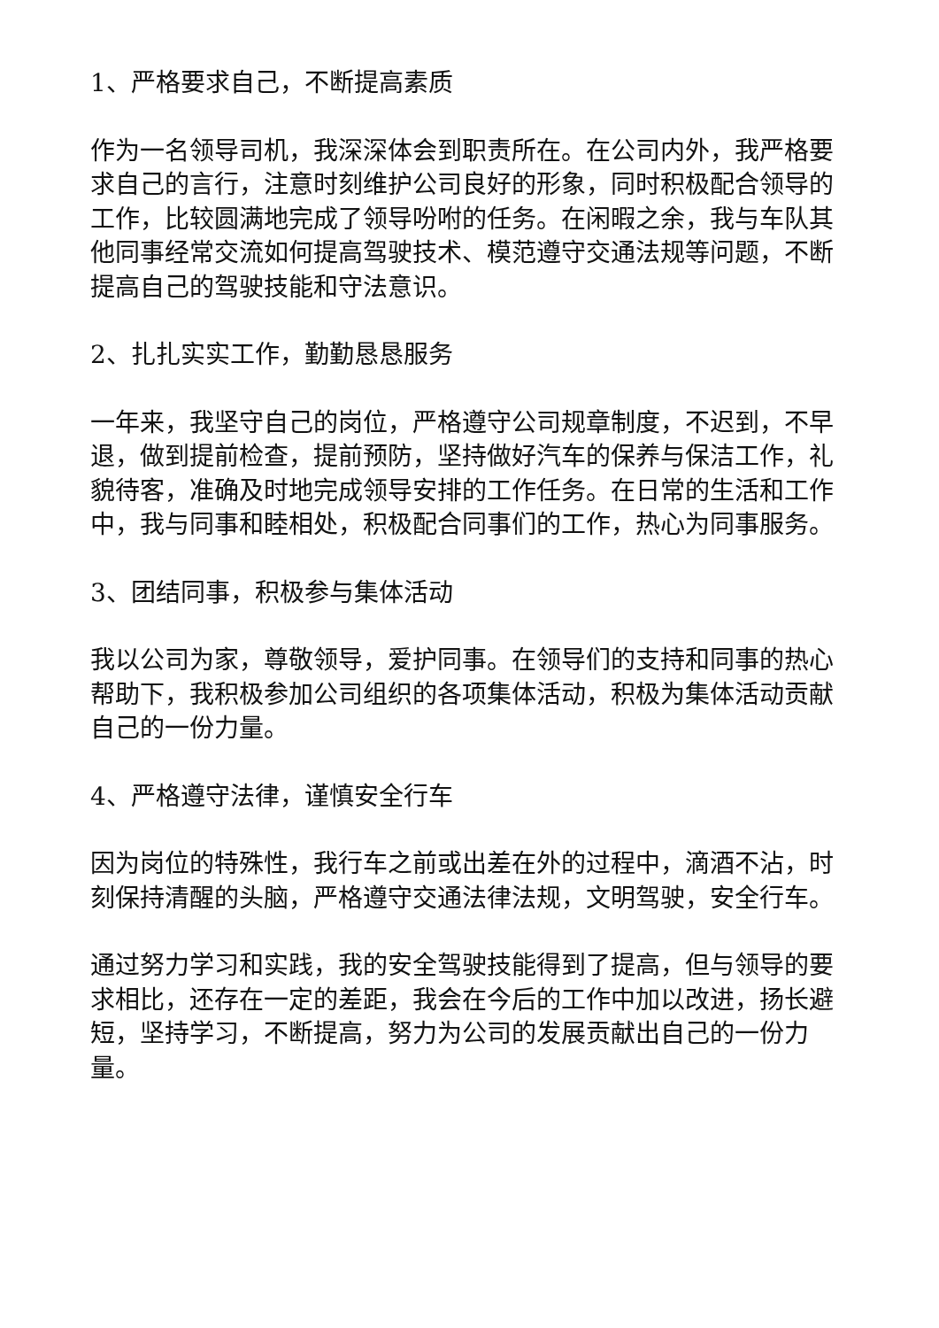1、严格要求自己，不断提高素质
作为一名领导司机，我深深体会到职责所在。在公司内外，我严格要求自己的言行，注意时刻维护公司良好的形象，同时积极配合领导的工作，比较圆满地完成了领导吩咐的任务。在闲暇之余，我与车队其他同事经常交流如何提高驾驶技术、模范遵守交通法规等问题，不断提高自己的驾驶技能和守法意识。
2、扎扎实实工作，勤勤恳恳服务
一年来，我坚守自己的岗位，严格遵守公司规章制度，不迟到，不早退，做到提前检查，提前预防，坚持做好汽车的保养与保洁工作，礼貌待客，准确及时地完成领导安排的工作任务。在日常的生活和工作中，我与同事和睦相处，积极配合同事们的工作，热心为同事服务。
3、团结同事，积极参与集体活动
我以公司为家，尊敬领导，爱护同事。在领导们的支持和同事的热心帮助下，我积极参加公司组织的各项集体活动，积极为集体活动贡献自己的一份力量。
4、严格遵守法律，谨慎安全行车
因为岗位的特殊性，我行车之前或出差在外的过程中，滴酒不沾，时刻保持清醒的头脑，严格遵守交通法律法规，文明驾驶，安全行车。
通过努力学习和实践，我的安全驾驶技能得到了提高，但与领导的要求相比，还存在一定的差距，我会在今后的工作中加以改进，扬长避短，坚持学习，不断提高，努力为公司的发展贡献出自己的一份力量。